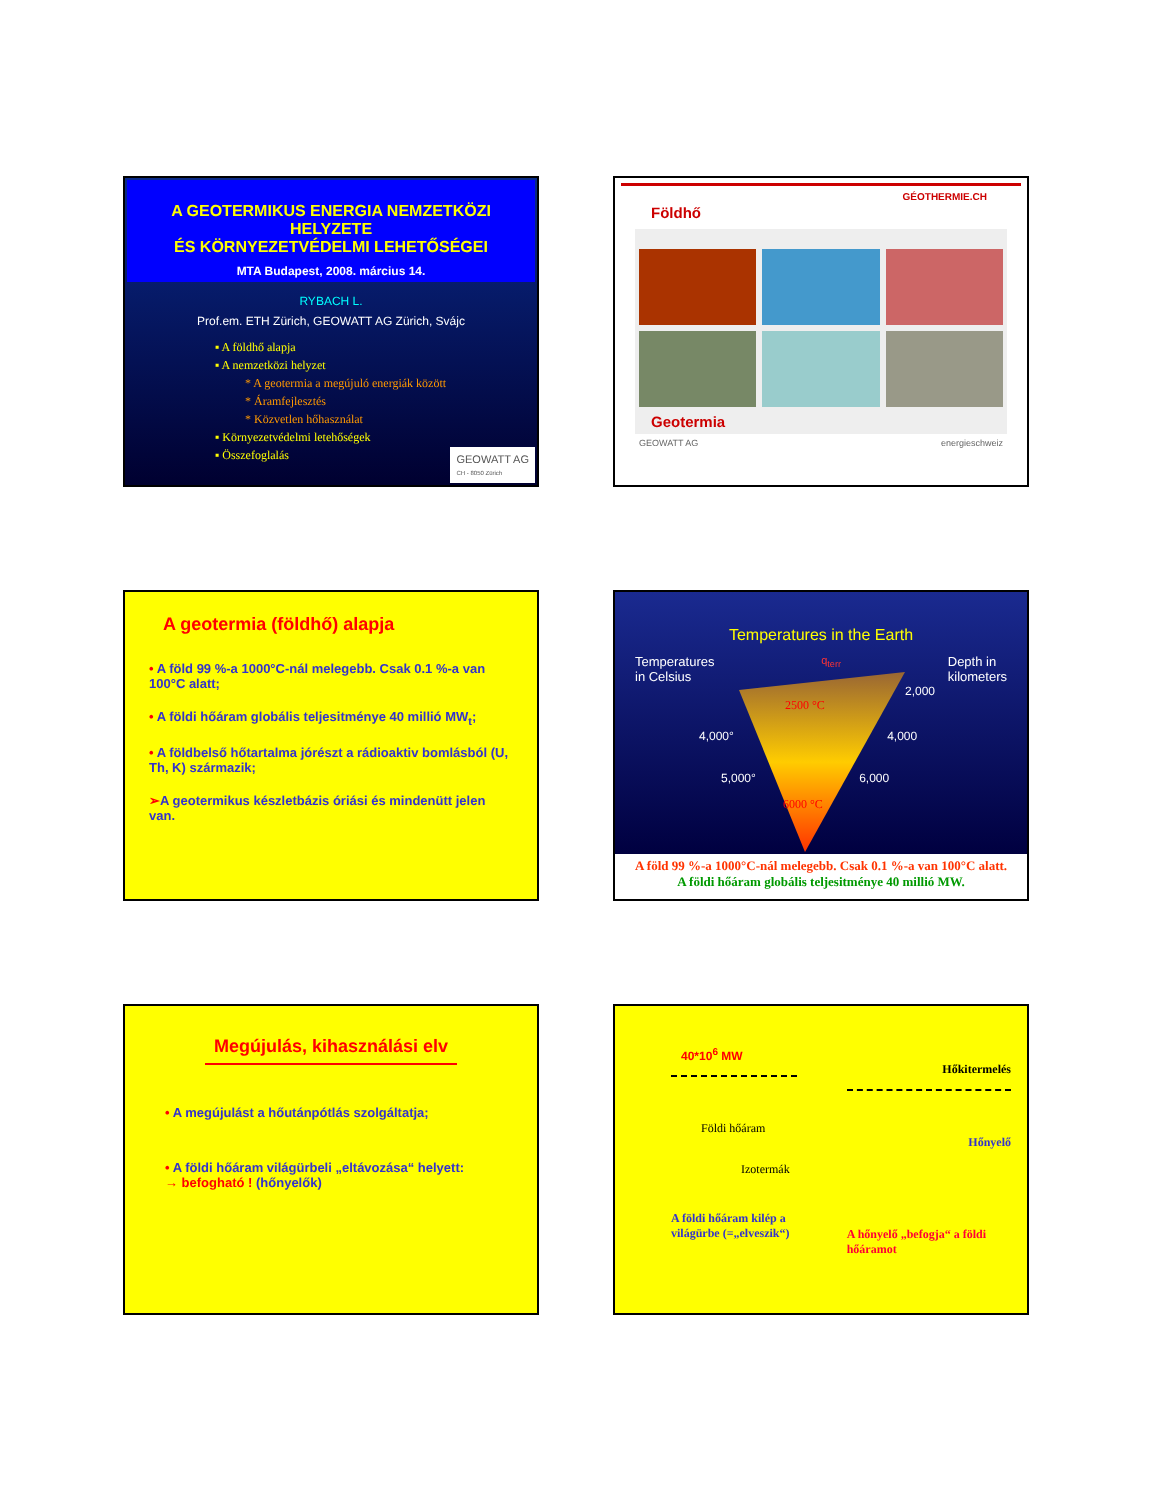A GEOTERMIKUS ENERGIA NEMZETKÖZI HELYZETE
ÉS KÖRNYEZETVÉDELMI LEHETŐSÉGEI
MTA Budapest, 2008. március 14.
RYBACH L.
Prof.em. ETH Zürich, GEOWATT AG Zürich, Svájc
▪ A földhő alapja
▪ A nemzetközi helyzet
* A geotermia a megújuló energiák között
* Áramfejlesztés
* Közvetlen hőhasználat
▪ Környezetvédelmi letehőségek
▪ Összefoglalás
GEOWATT AG
CH - 8050 Zürich
GÉOTHERMIE.CH
Földhő
Geotermia
GEOWATT AG energieschweiz
A geotermia (földhő) alapja
• A föld 99 %-a 1000°C-nál melegebb. Csak 0.1 %-a van 100°C alatt;
• A földi hőáram globális teljesitménye 40 millió MW<sub>t</sub>;
• A földbelső hőtartalma jórészt a rádioaktiv bomlásból (U, Th, K) származik;
➢A geotermikus készletbázis óriási és mindenütt jelen van.
Temperatures in the Earth
Temperatures
in Celsius
q<sub>terr</sub>
Depth in
kilometers
2,000
2500 °C
4,000° 4,000
5,000° 6,000
6000 °C
A föld 99 %-a 1000°C-nál melegebb. Csak 0.1 %-a van 100°C alatt.
A földi hőáram globális teljesitménye 40 millió MW.
Megújulás, kihasználási elv
• A megújulást a hőutánpótlás szolgáltatja;
• A földi hőáram világürbeli „eltávozása“ helyett:
→ befogható ! (hőnyelők)
40*10<sup>6</sup> MW
Földi hőáram
Izotermák
A földi hőáram kilép a világürbe (=„elveszik“)
Hőkitermelés
Hőnyelő
A hőnyelő „befogja“ a földi hőáramot